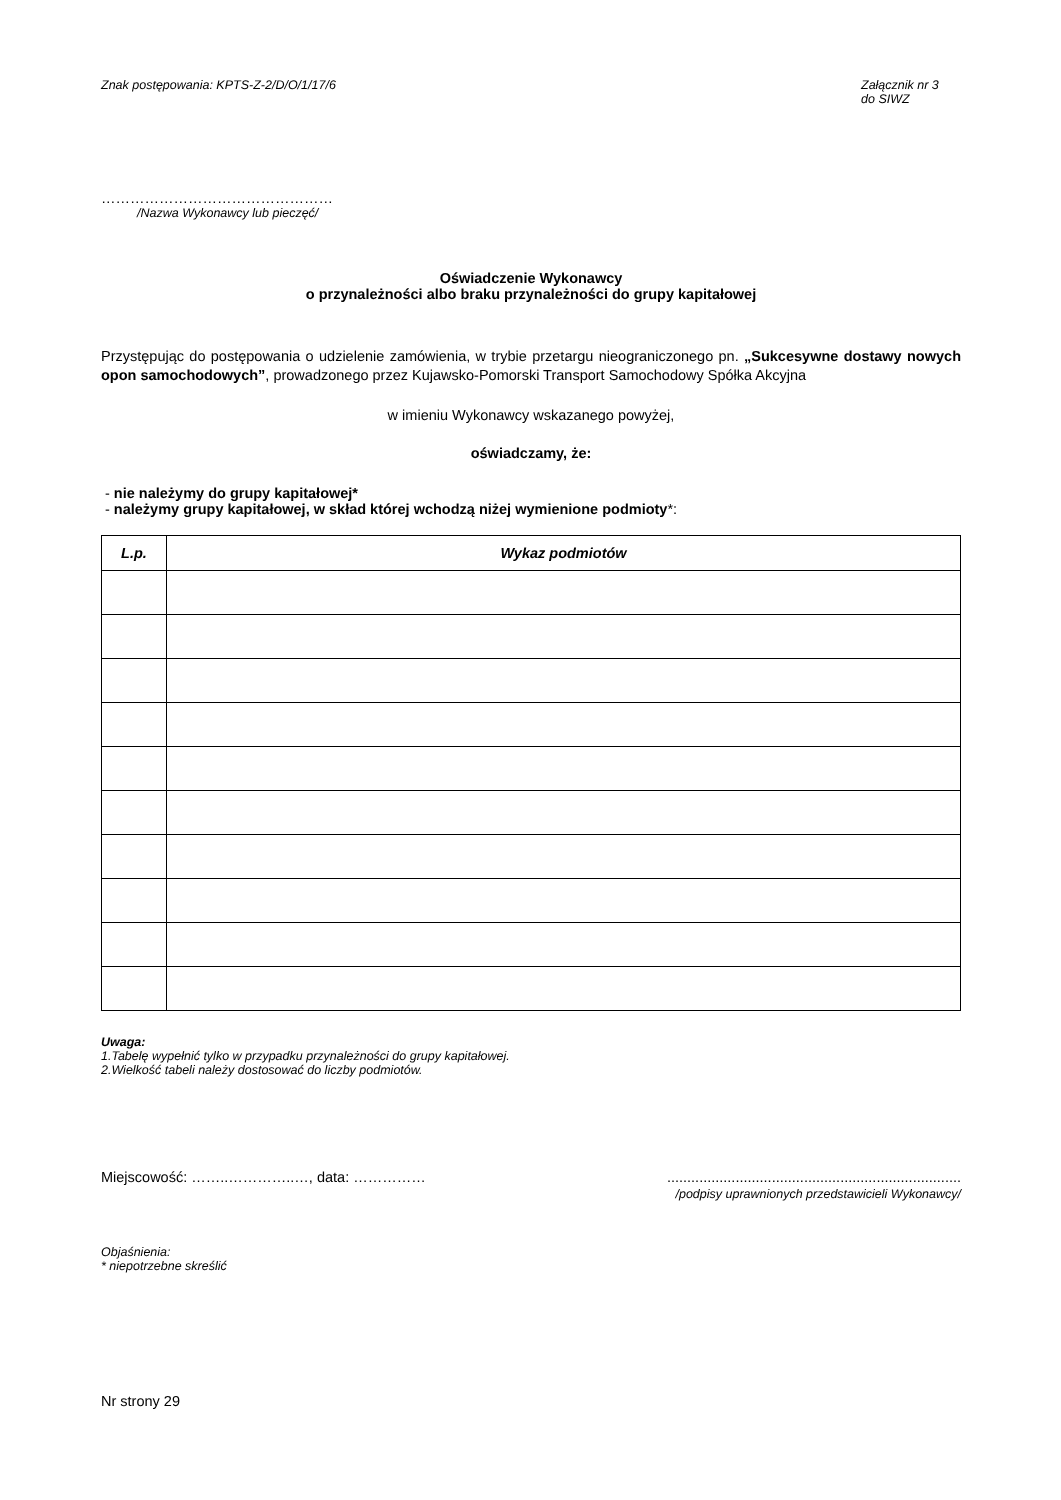Znak postępowania: KPTS-Z-2/D/O/1/17/6
Załącznik nr 3
do SIWZ
…………………………………………
/Nazwa Wykonawcy lub pieczęć/
Oświadczenie Wykonawcy
o przynależności albo braku przynależności do grupy kapitałowej
Przystępując do postępowania o udzielenie zamówienia, w trybie przetargu nieograniczonego pn. „Sukcesywne dostawy nowych opon samochodowych”, prowadzonego przez Kujawsko-Pomorski Transport Samochodowy Spółka Akcyjna
w imieniu Wykonawcy wskazanego powyżej,
oświadczamy, że:
- nie należymy do grupy kapitałowej*
- należymy grupy kapitałowej, w skład której wchodzą niżej wymienione podmioty*:
| L.p. | Wykaz podmiotów |
| --- | --- |
Uwaga:
1.Tabelę wypełnić tylko w przypadku przynależności do grupy kapitałowej.
2.Wielkość tabeli należy dostosować do liczby podmiotów.
Miejscowość: ……..…………..…, data: ……………
.........................................................................
/podpisy uprawnionych przedstawicieli Wykonawcy/
Objaśnienia:
* niepotrzebne skreślić
Nr strony 29